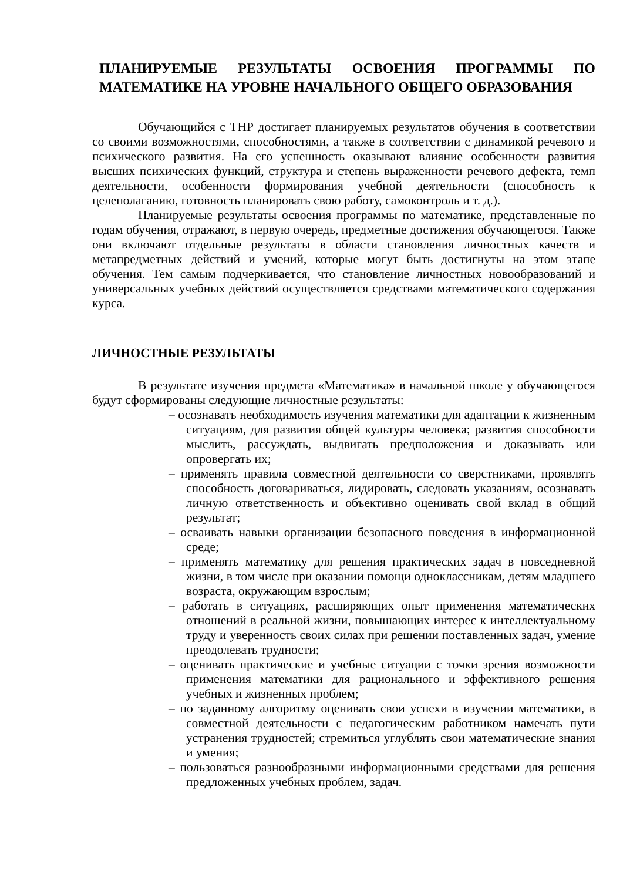ПЛАНИРУЕМЫЕ РЕЗУЛЬТАТЫ ОСВОЕНИЯ ПРОГРАММЫ ПО МАТЕМАТИКЕ НА УРОВНЕ НАЧАЛЬНОГО ОБЩЕГО ОБРАЗОВАНИЯ
Обучающийся с ТНР достигает планируемых результатов обучения в соответствии со своими возможностями, способностями, а также в соответствии с динамикой речевого и психического развития. На его успешность оказывают влияние особенности развития высших психических функций, структура и степень выраженности речевого дефекта, темп деятельности, особенности формирования учебной деятельности (способность к целеполаганию, готовность планировать свою работу, самоконтроль и т. д.).
Планируемые результаты освоения программы по математике, представленные по годам обучения, отражают, в первую очередь, предметные достижения обучающегося. Также они включают отдельные результаты в области становления личностных качеств и метапредметных действий и умений, которые могут быть достигнуты на этом этапе обучения. Тем самым подчеркивается, что становление личностных новообразований и универсальных учебных действий осуществляется средствами математического содержания курса.
ЛИЧНОСТНЫЕ РЕЗУЛЬТАТЫ
В результате изучения предмета «Математика» в начальной школе у обучающегося будут сформированы следующие личностные результаты:
– осознавать необходимость изучения математики для адаптации к жизненным ситуациям, для развития общей культуры человека; развития способности мыслить, рассуждать, выдвигать предположения и доказывать или опровергать их;
– применять правила совместной деятельности со сверстниками, проявлять способность договариваться, лидировать, следовать указаниям, осознавать личную ответственность и объективно оценивать свой вклад в общий результат;
– осваивать навыки организации безопасного поведения в информационной среде;
– применять математику для решения практических задач в повседневной жизни, в том числе при оказании помощи одноклассникам, детям младшего возраста, окружающим взрослым;
– работать в ситуациях, расширяющих опыт применения математических отношений в реальной жизни, повышающих интерес к интеллектуальному труду и уверенность своих силах при решении поставленных задач, умение преодолевать трудности;
– оценивать практические и учебные ситуации с точки зрения возможности применения математики для рационального и эффективного решения учебных и жизненных проблем;
– по заданному алгоритму оценивать свои успехи в изучении математики, в совместной деятельности с педагогическим работником намечать пути устранения трудностей; стремиться углублять свои математические знания и умения;
– пользоваться разнообразными информационными средствами для решения предложенных учебных проблем, задач.